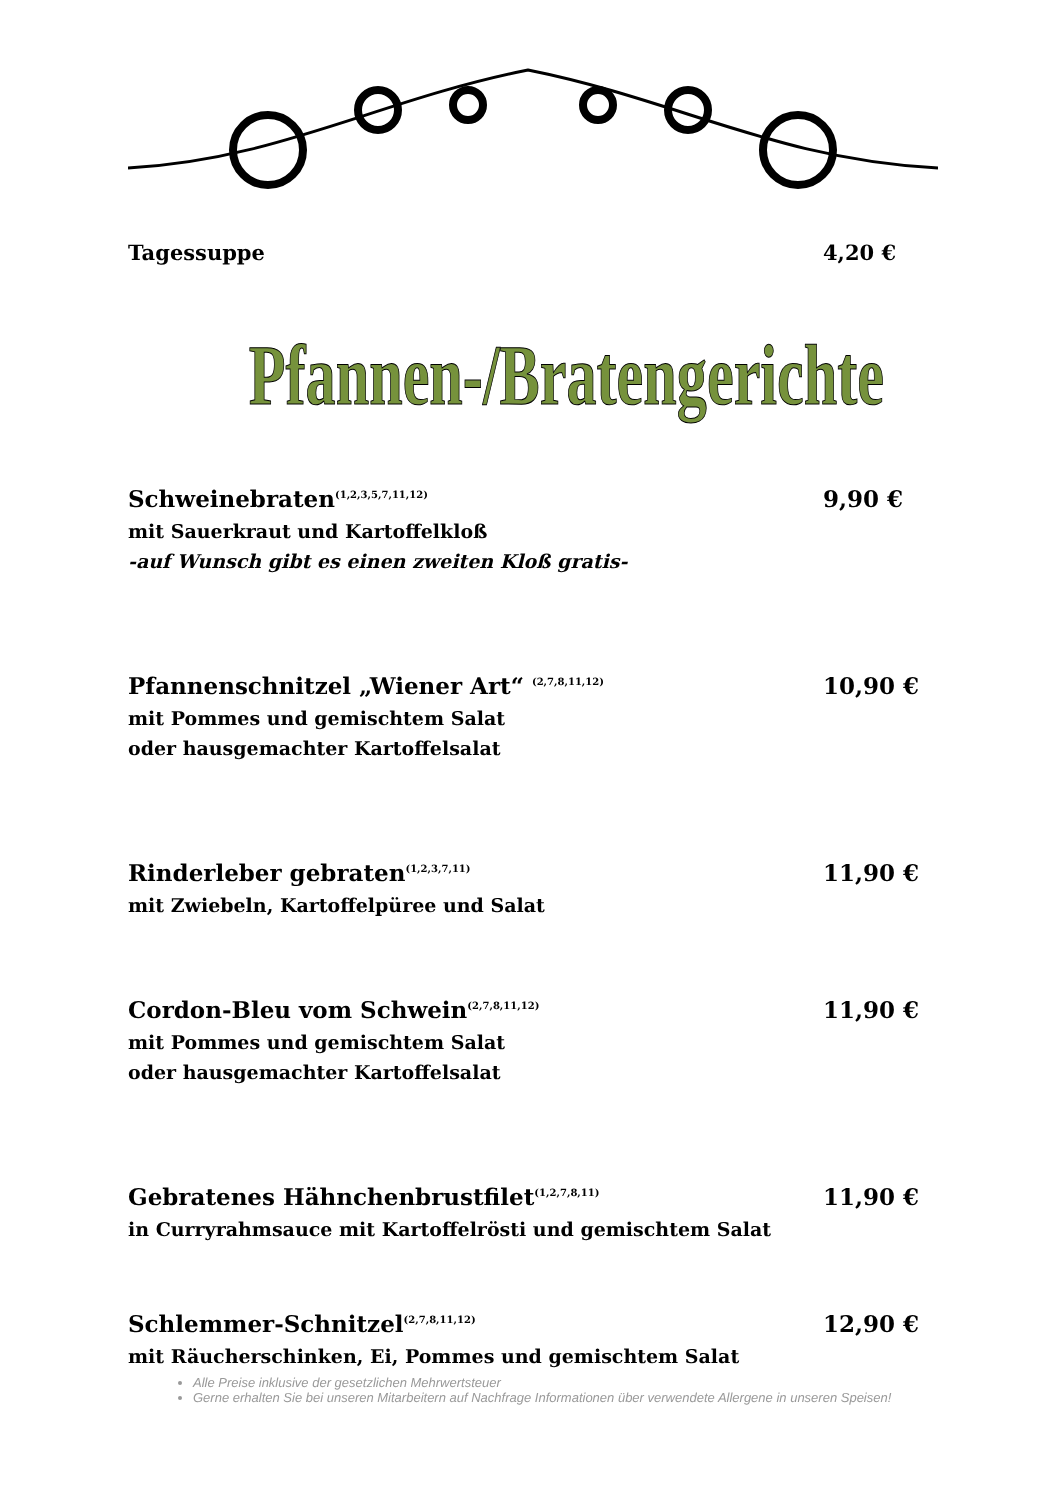Tagessuppe 4,20 €
Pfannen-/Bratengerichte
Schweinebraten<sup>(1,2,3,5,7,11,12)</sup> 9,90 €
mit Sauerkraut und Kartoffelkloß
-auf Wunsch gibt es einen zweiten Kloß gratis-
Pfannenschnitzel „Wiener Art“ <sup>(2,7,8,11,12)</sup> 10,90 €
mit Pommes und gemischtem Salat
oder hausgemachter Kartoffelsalat
Rinderleber gebraten<sup>(1,2,3,7,11)</sup> 11,90 €
mit Zwiebeln, Kartoffelpüree und Salat
Cordon-Bleu vom Schwein<sup>(2,7,8,11,12)</sup> 11,90 €
mit Pommes und gemischtem Salat
oder hausgemachter Kartoffelsalat
Gebratenes Hähnchenbrustfilet<sup>(1,2,7,8,11)</sup> 11,90 €
in Curryrahmsauce mit Kartoffelrösti und gemischtem Salat
Schlemmer-Schnitzel<sup>(2,7,8,11,12)</sup> 12,90 €
mit Räucherschinken, Ei, Pommes und gemischtem Salat
Alle Preise inklusive der gesetzlichen Mehrwertsteuer
Gerne erhalten Sie bei unseren Mitarbeitern auf Nachfrage Informationen über verwendete Allergene in unseren Speisen!